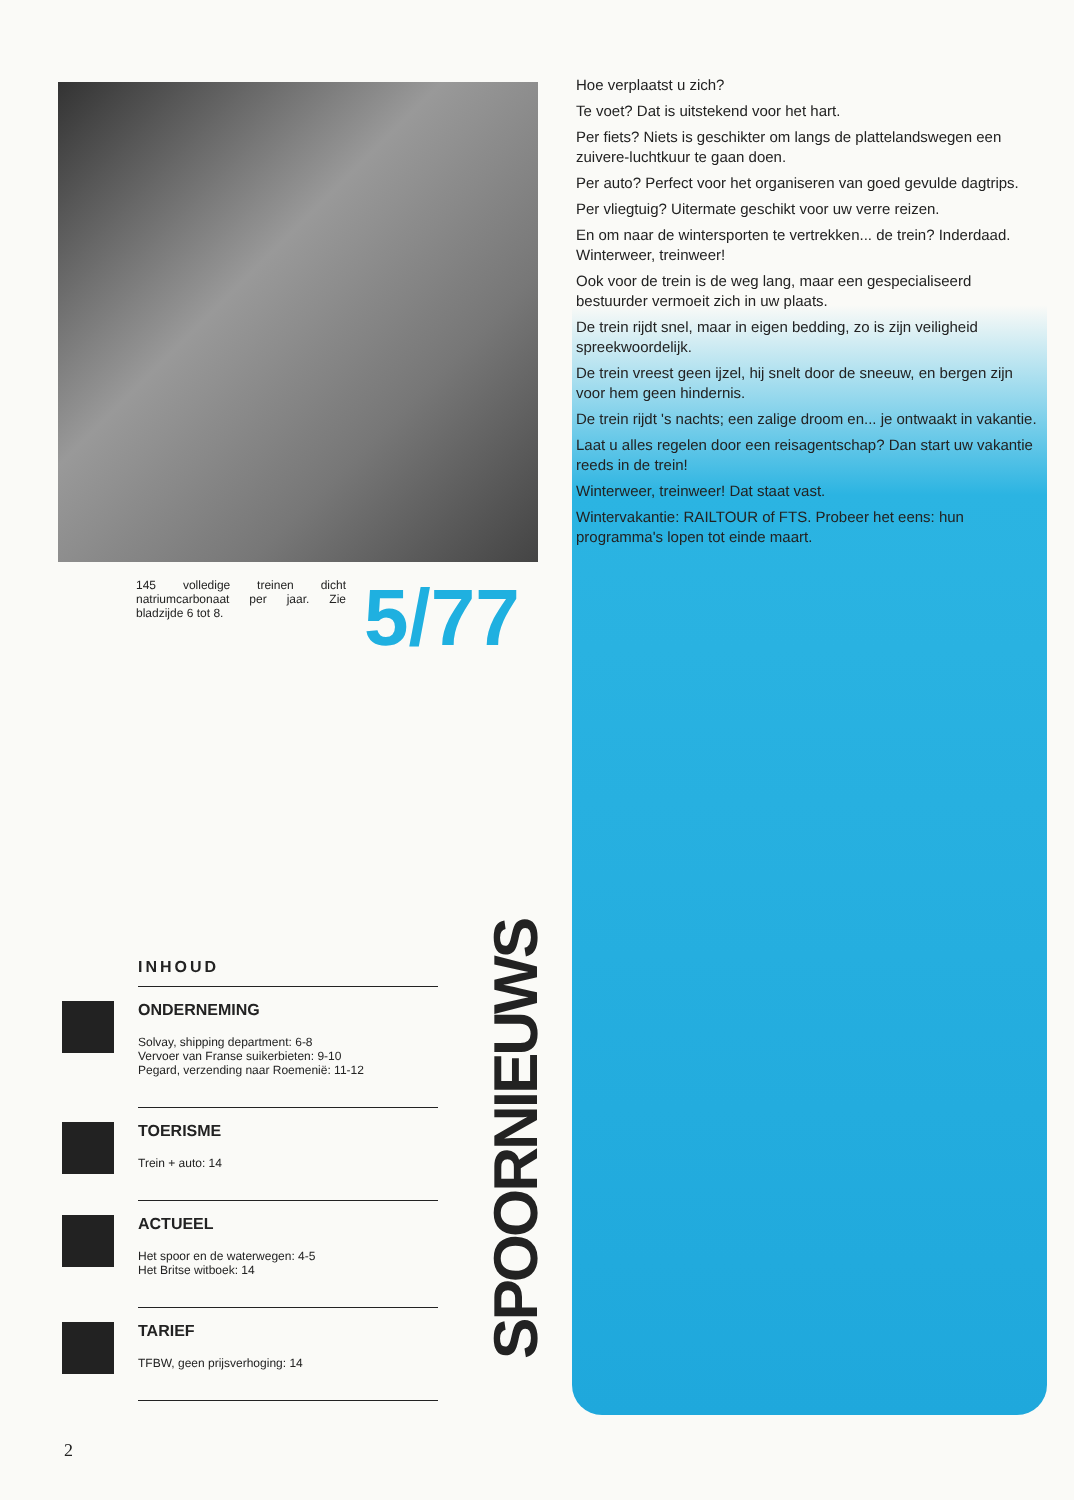145 volledige treinen dicht natriumcarbonaat per jaar. Zie bladzijde 6 tot 8.
5/77
INHOUD
ONDERNEMING
Solvay, shipping department: 6-8
Vervoer van Franse suikerbieten: 9-10
Pegard, verzending naar Roemenië: 11-12
TOERISME
Trein + auto: 14
ACTUEEL
Het spoor en de waterwegen: 4-5
Het Britse witboek: 14
TARIEF
TFBW, geen prijsverhoging: 14
SPOORNIEUWS
Hoe verplaatst u zich?
Te voet? Dat is uitstekend voor het hart.
Per fiets? Niets is geschikter om langs de plattelandswegen een zuivere-luchtkuur te gaan doen.
Per auto? Perfect voor het organiseren van goed gevulde dagtrips.
Per vliegtuig? Uitermate geschikt voor uw verre reizen.
En om naar de wintersporten te vertrekken... de trein? Inderdaad. Winterweer, treinweer!
Ook voor de trein is de weg lang, maar een gespecialiseerd bestuurder vermoeit zich in uw plaats.
De trein rijdt snel, maar in eigen bedding, zo is zijn veiligheid spreekwoordelijk.
De trein vreest geen ijzel, hij snelt door de sneeuw, en bergen zijn voor hem geen hindernis.
De trein rijdt 's nachts; een zalige droom en... je ontwaakt in vakantie.
Laat u alles regelen door een reisagentschap? Dan start uw vakantie reeds in de trein!
Winterweer, treinweer! Dat staat vast.
Wintervakantie: RAILTOUR of FTS. Probeer het eens: hun programma's lopen tot einde maart.
2